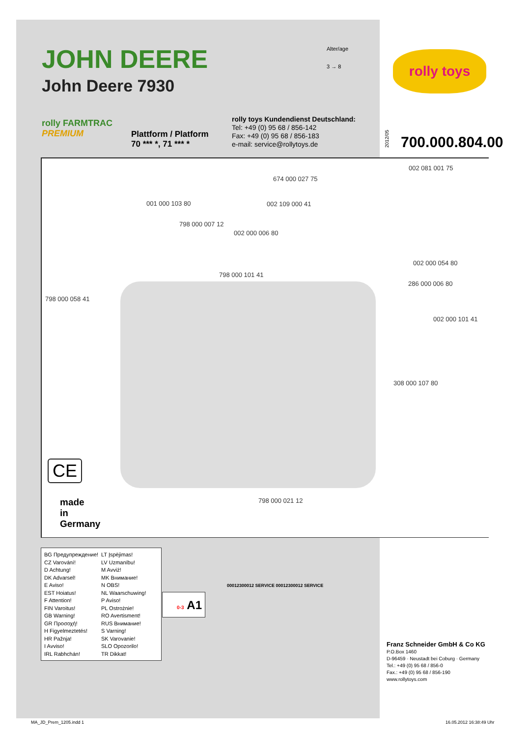JOHN DEERE
John Deere 7930
Alter/age
3 → 8
rolly toys
rolly FARMTRAC
PREMIUM
Plattform / Platform
70 *** *, 71 *** *
rolly toys Kundendienst Deutschland:
Tel: +49 (0) 95 68 / 856-142
Fax: +49 (0) 95 68 / 856-183
e-mail: service@rollytoys.de
2012/05 700.000.804.00
002 081 001 75
674 000 027 75
001 000 103 80 002 109 000 41
798 000 007 12
002 000 006 80
002 000 054 80
798 000 101 41
286 000 006 80
798 000 058 41
002 000 101 41
308 000 107 80
798 000 021 12
CE
made
in
Germany
BG Предупреждение!
CZ Varování!
D Achtung!
DK Advarsel!
E Aviso!
EST Hoiatus!
F Attention!
FIN Varoitus!
GB Warning!
GR Προσοχή!
H Figyelmeztetés!
HR Pažnja!
I Avviso!
IRL Rabhchán!
LT Įspėjimas!
LV Uzmanību!
M Avviż!
MK Внимание!
N OBS!
NL Waarschuwing!
P Aviso!
PL Ostrożnie!
RO Avertisment!
RUS Внимание!
S Varning!
SK Varovanie!
SLO Opozorilo!
TR Dikkat!
0-3 A1
00012300012 SERVICE 00012300012 SERVICE
Franz Schneider GmbH & Co KG
P.O.Box 1460
D-96459 · Neustadt bei Coburg · Germany
Tel.: +49 (0) 95 68 / 856-0
Fax.: +49 (0) 95 68 / 856-190
www.rollytoys.com
MA_JD_Prem_1205.indd 1 16.05.2012 16:38:49 Uhr